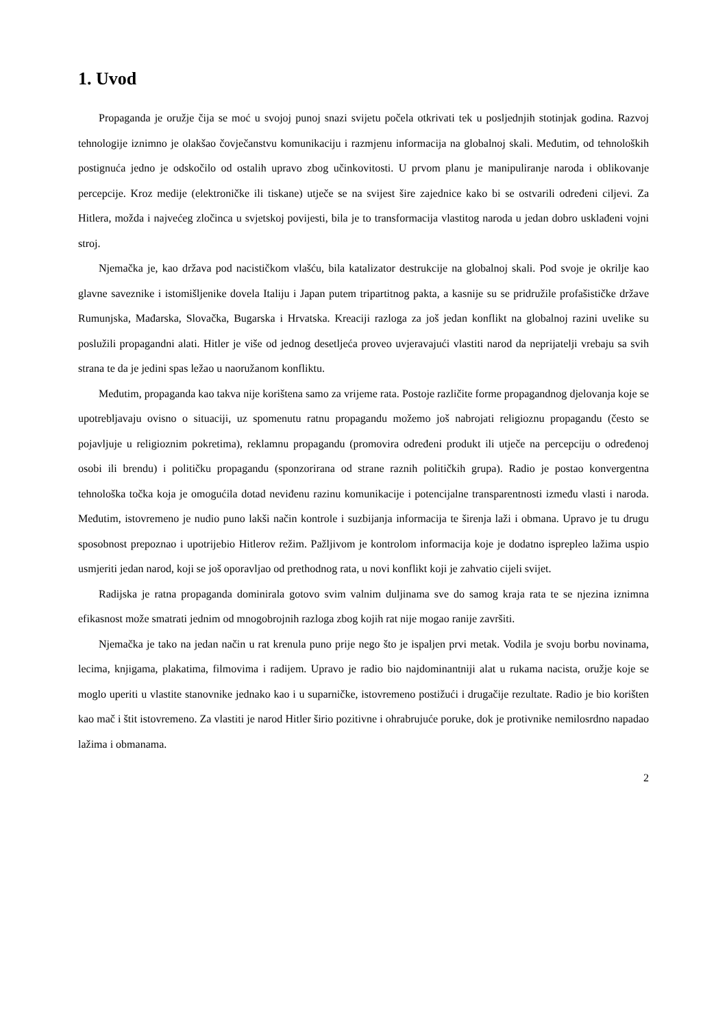1. Uvod
Propaganda je oružje čija se moć u svojoj punoj snazi svijetu počela otkrivati tek u posljednjih stotinjak godina. Razvoj tehnologije iznimno je olakšao čovječanstvu komunikaciju i razmjenu informacija na globalnoj skali. Međutim, od tehnoloških postignuća jedno je odskočilo od ostalih upravo zbog učinkovitosti. U prvom planu je manipuliranje naroda i oblikovanje percepcije. Kroz medije (elektroničke ili tiskane) utječe se na svijest šire zajednice kako bi se ostvarili određeni ciljevi. Za Hitlera, možda i najvećeg zločinca u svjetskoj povijesti, bila je to transformacija vlastitog naroda u jedan dobro usklađeni vojni stroj.
Njemačka je, kao država pod nacističkom vlašću, bila katalizator destrukcije na globalnoj skali. Pod svoje je okrilje kao glavne saveznike i istomišljenike dovela Italiju i Japan putem tripartitnog pakta, a kasnije su se pridružile profašističke države Rumunjska, Mađarska, Slovačka, Bugarska i Hrvatska. Kreaciji razloga za još jedan konflikt na globalnoj razini uvelike su poslužili propagandni alati. Hitler je više od jednog desetljeća proveo uvjeravajući vlastiti narod da neprijatelji vrebaju sa svih strana te da je jedini spas ležao u naoružanom konfliktu.
Međutim, propaganda kao takva nije korištena samo za vrijeme rata. Postoje različite forme propagandnog djelovanja koje se upotrebljavaju ovisno o situaciji, uz spomenutu ratnu propagandu možemo još nabrojati religioznu propagandu (često se pojavljuje u religioznim pokretima), reklamnu propagandu (promovira određeni produkt ili utječe na percepciju o određenoj osobi ili brendu) i političku propagandu (sponzorirana od strane raznih političkih grupa). Radio je postao konvergentna tehnološka točka koja je omogućila dotad neviđenu razinu komunikacije i potencijalne transparentnosti između vlasti i naroda. Međutim, istovremeno je nudio puno lakši način kontrole i suzbijanja informacija te širenja laži i obmana. Upravo je tu drugu sposobnost prepoznao i upotrijebio Hitlerov režim. Pažljivom je kontrolom informacija koje je dodatno isprepleo lažima uspio usmjeriti jedan narod, koji se još oporavljao od prethodnog rata, u novi konflikt koji je zahvatio cijeli svijet.
Radijska je ratna propaganda dominirala gotovo svim valnim duljinama sve do samog kraja rata te se njezina iznimna efikasnost može smatrati jednim od mnogobrojnih razloga zbog kojih rat nije mogao ranije završiti.
Njemačka je tako na jedan način u rat krenula puno prije nego što je ispaljen prvi metak. Vodila je svoju borbu novinama, lecima, knjigama, plakatima, filmovima i radijem. Upravo je radio bio najdominantniji alat u rukama nacista, oružje koje se moglo uperiti u vlastite stanovnike jednako kao i u suparničke, istovremeno postižući i drugačije rezultate. Radio je bio korišten kao mač i štit istovremeno. Za vlastiti je narod Hitler širio pozitivne i ohrabrujuće poruke, dok je protivnike nemilosrdno napadao lažima i obmanama.
2